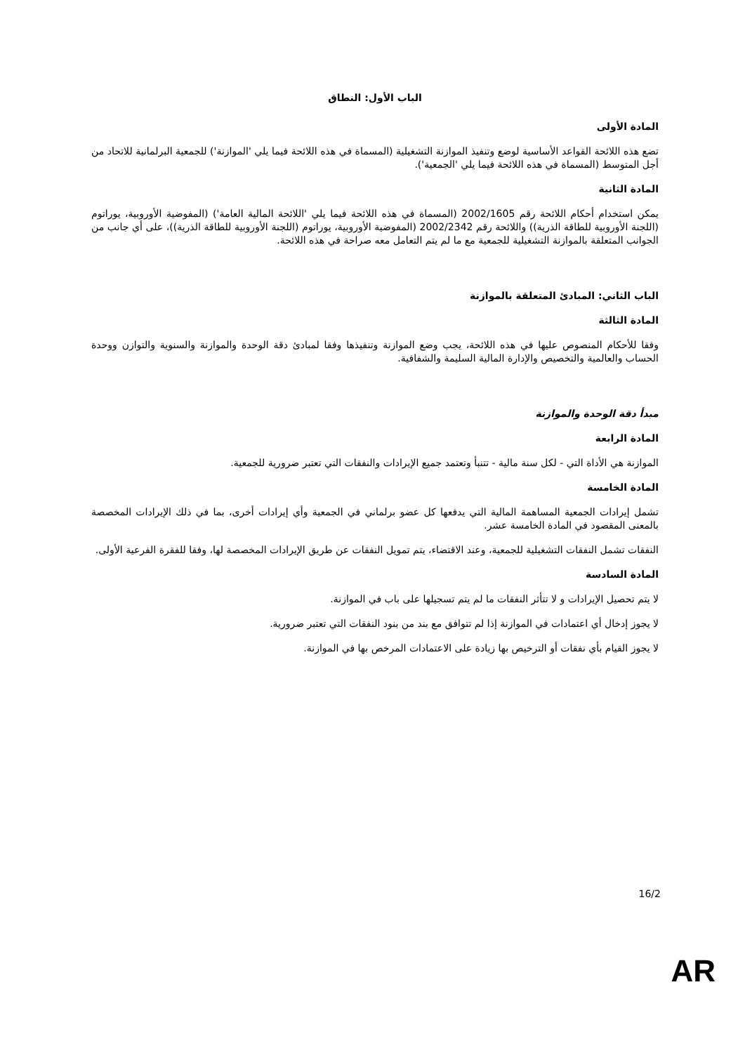الباب الأول: النطاق
المادة الأولى
تضع هذه اللائحة القواعد الأساسية لوضع وتنفيذ الموازنة التشغيلية (المسماة في هذه اللائحة فيما يلي 'الموازنة') للجمعية البرلمانية للاتحاد من أجل المتوسط (المسماة في هذه اللائحة فيما يلي 'الجمعية').
المادة الثانية
يمكن استخدام أحكام اللائحة رقم 2002/1605 (المسماة في هذه اللائحة فيما يلي 'اللائحة المالية العامة') (المفوضية الأوروبية، يوراتوم (اللجنة الأوروبية للطاقة الذرية)) واللائحة رقم 2002/2342 (المفوضية الأوروبية، يوراتوم (اللجنة الأوروبية للطاقة الذرية))، على أي جانب من الجوانب المتعلقة بالموازنة التشغيلية للجمعية مع ما لم يتم التعامل معه صراحة في هذه اللائحة.
الباب الثاني: المبادئ المتعلقة بالموازنة
المادة الثالثة
وفقا للأحكام المنصوص عليها في هذه اللائحة، يجب وضع الموازنة وتنفيذها وفقا لمبادئ دقة الوحدة والموازنة والسنوية والتوازن ووحدة الحساب والعالمية والتخصيص والإدارة المالية السليمة والشفافية.
مبدأ دقة الوحدة والموازنة
المادة الرابعة
الموازنة هي الأداة التي - لكل سنة مالية - تتنبأ وتعتمد جميع الإيرادات والنفقات التي تعتبر ضرورية للجمعية.
المادة الخامسة
تشمل إيرادات الجمعية المساهمة المالية التي يدفعها كل عضو برلماني في الجمعية وأي إيرادات أخرى، بما في ذلك الإيرادات المخصصة بالمعنى المقصود في المادة الخامسة عشر.
النفقات تشمل النفقات التشغيلية للجمعية، وعند الاقتضاء، يتم تمويل النفقات عن طريق الإيرادات المخصصة لها، وفقا للفقرة الفرعية الأولى.
المادة السادسة
لا يتم تحصيل الإيرادات و لا تتأثر النفقات ما لم يتم تسجيلها على باب في الموازنة.
لا يجوز إدخال أي اعتمادات في الموازنة إذا لم تتوافق مع بند من بنود النفقات التي تعتبر ضرورية.
لا يجوز القيام بأي نفقات أو الترخيص بها زيادة على الاعتمادات المرخص بها في الموازنة.
16/2
AR